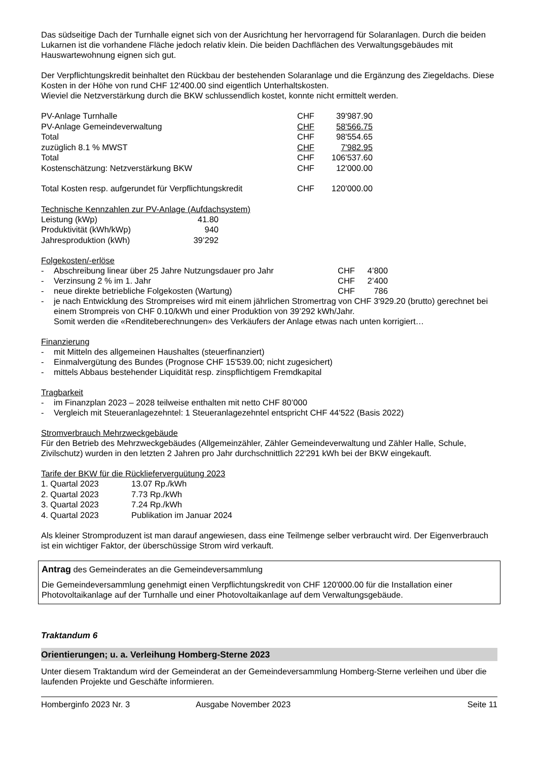Das südseitige Dach der Turnhalle eignet sich von der Ausrichtung her hervorragend für Solaranlagen. Durch die beiden Lukarnen ist die vorhandene Fläche jedoch relativ klein. Die beiden Dachflächen des Verwaltungsgebäudes mit Hauswartewohnung eignen sich gut.
Der Verpflichtungskredit beinhaltet den Rückbau der bestehenden Solaranlage und die Ergänzung des Ziegeldachs. Diese Kosten in der Höhe von rund CHF 12'400.00 sind eigentlich Unterhaltskosten.
Wieviel die Netzverstärkung durch die BKW schlussendlich kostet, konnte nicht ermittelt werden.
| PV-Anlage Turnhalle | CHF | 39'987.90 |
| PV-Anlage Gemeindeverwaltung | CHF | 58'566.75 |
| Total | CHF | 98'554.65 |
| zuzüglich 8.1 % MWST | CHF | 7'982.95 |
| Total | CHF | 106'537.60 |
| Kostenschätzung: Netzverstärkung BKW | CHF | 12'000.00 |
| Total Kosten resp. aufgerundet für Verpflichtungskredit | CHF | 120'000.00 |
Technische Kennzahlen zur PV-Anlage (Aufdachsystem)
| Leistung (kWp) | 41.80 |
| Produktivität (kWh/kWp) | 940 |
| Jahresproduktion (kWh) | 39’292 |
Folgekosten/-erlöse
- Abschreibung linear über 25 Jahre Nutzungsdauer pro Jahr CHF 4’800
- Verzinsung 2 % im 1. Jahr CHF 2’400
- neue direkte betriebliche Folgekosten (Wartung) CHF 786
- je nach Entwicklung des Strompreises wird mit einem jährlichen Stromertrag von CHF 3'929.20 (brutto) gerechnet bei einem Strompreis von CHF 0.10/kWh und einer Produktion von 39’292 kWh/Jahr.
Somit werden die «Renditeberechnungen» des Verkäufers der Anlage etwas nach unten korrigiert…
Finanzierung
- mit Mitteln des allgemeinen Haushaltes (steuerfinanziert)
- Einmalvergütung des Bundes (Prognose CHF 15'539.00; nicht zugesichert)
- mittels Abbaus bestehender Liquidität resp. zinspflichtigem Fremdkapital
Tragbarkeit
- im Finanzplan 2023 – 2028 teilweise enthalten mit netto CHF 80’000
- Vergleich mit Steueranlagezehntel: 1 Steueranlagezehntel entspricht CHF 44'522 (Basis 2022)
Stromverbrauch Mehrzweckgebäude
Für den Betrieb des Mehrzweckgebäudes (Allgemeinzähler, Zähler Gemeindeverwaltung und Zähler Halle, Schule, Zivilschutz) wurden in den letzten 2 Jahren pro Jahr durchschnittlich 22'291 kWh bei der BKW eingekauft.
Tarife der BKW für die Rücklieferverguütung 2023
| 1. Quartal 2023 | 13.07 Rp./kWh |
| 2. Quartal 2023 | 7.73 Rp./kWh |
| 3. Quartal 2023 | 7.24 Rp./kWh |
| 4. Quartal 2023 | Publikation im Januar 2024 |
Als kleiner Stromproduzent ist man darauf angewiesen, dass eine Teilmenge selber verbraucht wird. Der Eigenverbrauch ist ein wichtiger Faktor, der überschüssige Strom wird verkauft.
Antrag des Gemeinderates an die Gemeindeversammlung
Die Gemeindeversammlung genehmigt einen Verpflichtungskredit von CHF 120'000.00 für die Installation einer Photovoltaikanlage auf der Turnhalle und einer Photovoltaikanlage auf dem Verwaltungsgebäude.
Traktandum 6
Orientierungen; u. a. Verleihung Homberg-Sterne 2023
Unter diesem Traktandum wird der Gemeinderat an der Gemeindeversammlung Homberg-Sterne verleihen und über die laufenden Projekte und Geschäfte informieren.
Homberginfo 2023 Nr. 3 Ausgabe November 2023 Seite 11